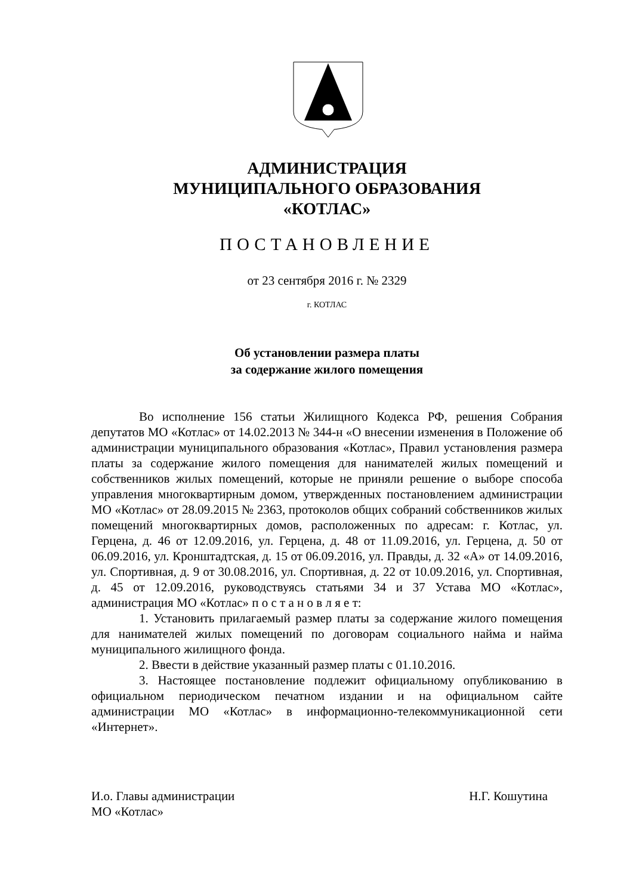АДМИНИСТРАЦИЯ
МУНИЦИПАЛЬНОГО ОБРАЗОВАНИЯ
«КОТЛАС»
ПОСТАНОВЛЕНИЕ
от 23 сентября 2016 г. № 2329
г. КОТЛАС
Об установлении размера платы
за содержание жилого помещения
Во исполнение 156 статьи Жилищного Кодекса РФ, решения Собрания депутатов МО «Котлас» от 14.02.2013 № 344-н «О внесении изменения в Положение об администрации муниципального образования «Котлас», Правил установления размера платы за содержание жилого помещения для нанимателей жилых помещений и собственников жилых помещений, которые не приняли решение о выборе способа управления многоквартирным домом, утвержденных постановлением администрации МО «Котлас» от 28.09.2015 № 2363, протоколов общих собраний собственников жилых помещений многоквартирных домов, расположенных по адресам: г. Котлас, ул. Герцена, д. 46 от 12.09.2016, ул. Герцена, д. 48 от 11.09.2016, ул. Герцена, д. 50 от 06.09.2016, ул. Кронштадтская, д. 15 от 06.09.2016, ул. Правды, д. 32 «А» от 14.09.2016, ул. Спортивная, д. 9 от 30.08.2016, ул. Спортивная, д. 22 от 10.09.2016, ул. Спортивная, д. 45 от 12.09.2016, руководствуясь статьями 34 и 37 Устава МО «Котлас», администрация МО «Котлас» п о с т а н о в л я е т:
1. Установить прилагаемый размер платы за содержание жилого помещения для нанимателей жилых помещений по договорам социального найма и найма муниципального жилищного фонда.
2. Ввести в действие указанный размер платы с 01.10.2016.
3. Настоящее постановление подлежит официальному опубликованию в официальном периодическом печатном издании и на официальном сайте администрации МО «Котлас» в информационно-телекоммуникационной сети «Интернет».
И.о. Главы администрации
МО «Котлас»
Н.Г. Кошутина